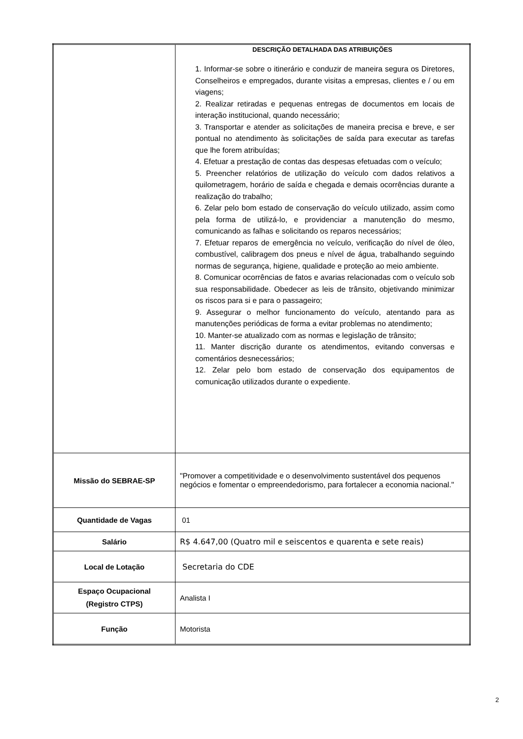| | DESCRIÇÃO DETALHADA DAS ATRIBUIÇÕES 1. Informar-se sobre o itinerário e conduzir de maneira segura os Diretores, Conselheiros e empregados, durante visitas a empresas, clientes e / ou em viagens; 2. Realizar retiradas e pequenas entregas de documentos em locais de interação institucional, quando necessário; 3. Transportar e atender as solicitações de maneira precisa e breve, e ser pontual no atendimento às solicitações de saída para executar as tarefas que lhe forem atribuídas; 4. Efetuar a prestação de contas das despesas efetuadas com o veículo; 5. Preencher relatórios de utilização do veículo com dados relativos a quilometragem, horário de saída e chegada e demais ocorrências durante a realização do trabalho; 6. Zelar pelo bom estado de conservação do veículo utilizado, assim como pela forma de utilizá-lo, e providenciar a manutenção do mesmo, comunicando as falhas e solicitando os reparos necessários; 7. Efetuar reparos de emergência no veículo, verificação do nível de óleo, combustível, calibragem dos pneus e nível de água, trabalhando seguindo normas de segurança, higiene, qualidade e proteção ao meio ambiente. 8. Comunicar ocorrências de fatos e avarias relacionadas com o veículo sob sua responsabilidade. Obedecer as leis de trânsito, objetivando minimizar os riscos para si e para o passageiro; 9. Assegurar o melhor funcionamento do veículo, atentando para as manutenções periódicas de forma a evitar problemas no atendimento; 10. Manter-se atualizado com as normas e legislação de trânsito; 11. Manter discrição durante os atendimentos, evitando conversas e comentários desnecessários; 12. Zelar pelo bom estado de conservação dos equipamentos de comunicação utilizados durante o expediente. |
| Missão do SEBRAE-SP | "Promover a competitividade e o desenvolvimento sustentável dos pequenos negócios e fomentar o empreendedorismo, para fortalecer a economia nacional." |
| Quantidade de Vagas | 01 |
| Salário | R$ 4.647,00 (Quatro mil e seiscentos e quarenta e sete reais) |
| Local de Lotação | Secretaria do CDE |
| Espaço Ocupacional (Registro CTPS) | Analista I |
| Função | Motorista |
2